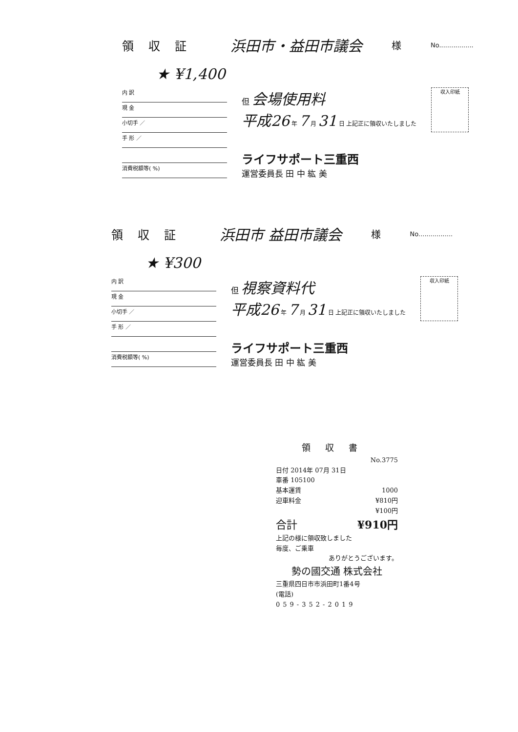領収証 浜田市・益田市議会 様 No.................
★ ¥1,400
内 訳
現 金
小切手 ／
手 形 ／
消費税額等( %)
但 会場使用料
平成26 年 7 月 31 日 上記正に領収いたしました
ライフサポート三重西
運営委員長 田 中 紘 美
収入印紙
領収証 浜田市 益田市議会 様 No.................
★ ¥300
内 訳
現 金
小切手 ／
手 形 ／
消費税額等( %)
但 視察資料代
平成26 年 7 月 31 日 上記正に領収いたしました
ライフサポート三重西
運営委員長 田 中 紘 美
収入印紙
領収書
No.3775
日付 2014年 07月 31日
車番 105100
基本運賃 1000
迎車料金 ¥810円
¥100円
合計 ¥910円
上記の様に領収致しました
毎度、ご乗車
ありがとうございます。
勢の國交通 株式会社
三重県四日市市浜田町1番4号
(電話)
059-352-2019